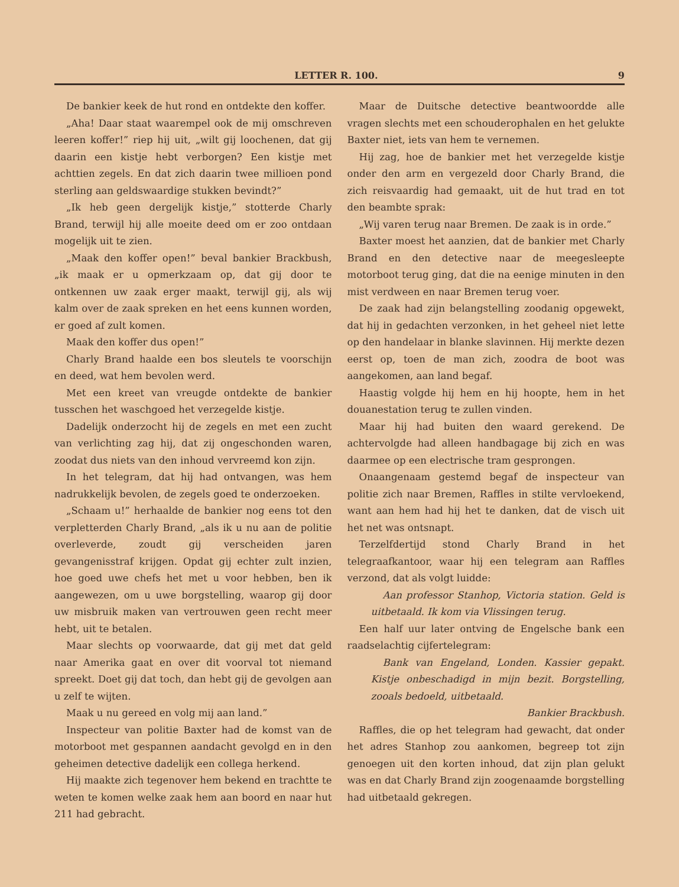LETTER R. 100. 9
De bankier keek de hut rond en ontdekte den koffer.
„Aha! Daar staat waarempel ook de mij omschreven leeren koffer!” riep hij uit, „wilt gij loochenen, dat gij daarin een kistje hebt verborgen? Een kistje met achttien zegels. En dat zich daarin twee millioen pond sterling aan geldswaardige stukken bevindt?”
„Ik heb geen dergelijk kistje,” stotterde Charly Brand, terwijl hij alle moeite deed om er zoo ontdaan mogelijk uit te zien.
„Maak den koffer open!” beval bankier Brackbush, „ik maak er u opmerkzaam op, dat gij door te ontkennen uw zaak erger maakt, terwijl gij, als wij kalm over de zaak spreken en het eens kunnen worden, er goed af zult komen.
Maak den koffer dus open!”
Charly Brand haalde een bos sleutels te voorschijn en deed, wat hem bevolen werd.
Met een kreet van vreugde ontdekte de bankier tusschen het waschgoed het verzegelde kistje.
Dadelijk onderzocht hij de zegels en met een zucht van verlichting zag hij, dat zij ongeschonden waren, zoodat dus niets van den inhoud vervreemd kon zijn.
In het telegram, dat hij had ontvangen, was hem nadrukkelijk bevolen, de zegels goed te onderzoeken.
„Schaam u!” herhaalde de bankier nog eens tot den verpletterden Charly Brand, „als ik u nu aan de politie overleverde, zoudt gij verscheiden jaren gevangenisstraf krijgen. Opdat gij echter zult inzien, hoe goed uwe chefs het met u voor hebben, ben ik aangewezen, om u uwe borgstelling, waarop gij door uw misbruik maken van vertrouwen geen recht meer hebt, uit te betalen.
Maar slechts op voorwaarde, dat gij met dat geld naar Amerika gaat en over dit voorval tot niemand spreekt. Doet gij dat toch, dan hebt gij de gevolgen aan u zelf te wijten.
Maak u nu gereed en volg mij aan land.”
Inspecteur van politie Baxter had de komst van de motorboot met gespannen aandacht gevolgd en in den geheimen detective dadelijk een collega herkend.
Hij maakte zich tegenover hem bekend en trachtte te weten te komen welke zaak hem aan boord en naar hut 211 had gebracht.
Maar de Duitsche detective beantwoordde alle vragen slechts met een schouderophalen en het gelukte Baxter niet, iets van hem te vernemen.
Hij zag, hoe de bankier met het verzegelde kistje onder den arm en vergezeld door Charly Brand, die zich reisvaardig had gemaakt, uit de hut trad en tot den beambte sprak:
„Wij varen terug naar Bremen. De zaak is in orde.”
Baxter moest het aanzien, dat de bankier met Charly Brand en den detective naar de meegesleepte motorboot terug ging, dat die na eenige minuten in den mist verdween en naar Bremen terug voer.
De zaak had zijn belangstelling zoodanig opgewekt, dat hij in gedachten verzonken, in het geheel niet lette op den handelaar in blanke slavinnen. Hij merkte dezen eerst op, toen de man zich, zoodra de boot was aangekomen, aan land begaf.
Haastig volgde hij hem en hij hoopte, hem in het douanestation terug te zullen vinden.
Maar hij had buiten den waard gerekend. De achtervolgde had alleen handbagage bij zich en was daarmee op een electrische tram gesprongen.
Onaangenaam gestemd begaf de inspecteur van politie zich naar Bremen, Raffles in stilte vervloekend, want aan hem had hij het te danken, dat de visch uit het net was ontsnapt.
Terzelfdertijd stond Charly Brand in het telegraafkantoor, waar hij een telegram aan Raffles verzond, dat als volgt luidde:
Aan professor Stanhop, Victoria station. Geld is uitbetaald. Ik kom via Vlissingen terug.
Een half uur later ontving de Engelsche bank een raadselachtig cijfertelegram:
Bank van Engeland, Londen. Kassier gepakt. Kistje onbeschadigd in mijn bezit. Borgstelling, zooals bedoeld, uitbetaald.
Bankier Brackbush.
Raffles, die op het telegram had gewacht, dat onder het adres Stanhop zou aankomen, begreep tot zijn genoegen uit den korten inhoud, dat zijn plan gelukt was en dat Charly Brand zijn zoogenaamde borgstelling had uitbetaald gekregen.